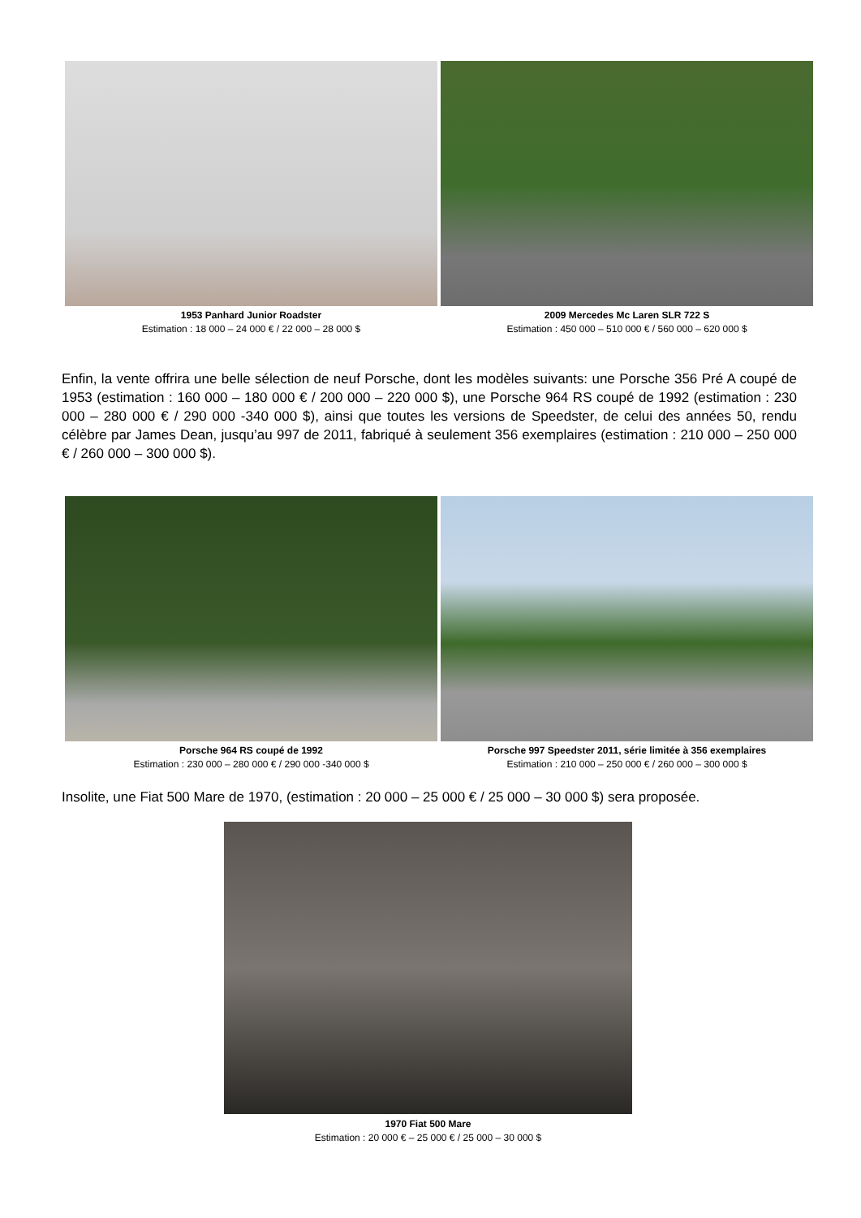1953 Panhard Junior Roadster
Estimation : 18 000 – 24 000 € / 22 000 – 28 000 $
2009 Mercedes Mc Laren SLR 722 S
Estimation : 450 000 – 510 000 € / 560 000 – 620 000 $
Enfin, la vente offrira une belle sélection de neuf Porsche, dont les modèles suivants: une Porsche 356 Pré A coupé de 1953 (estimation : 160 000 – 180 000 € / 200 000 – 220 000 $), une Porsche 964 RS coupé de 1992 (estimation : 230 000 – 280 000 € / 290 000 -340 000 $), ainsi que toutes les versions de Speedster, de celui des années 50, rendu célèbre par James Dean, jusqu’au 997 de 2011, fabriqué à seulement 356 exemplaires (estimation : 210 000 – 250 000 € / 260 000 – 300 000 $).
Porsche 964 RS coupé de 1992
Estimation : 230 000 – 280 000 € / 290 000 -340 000 $
Porsche 997 Speedster 2011, série limitée à 356 exemplaires
Estimation : 210 000 – 250 000 € / 260 000 – 300 000 $
Insolite, une Fiat 500 Mare de 1970, (estimation : 20 000 – 25 000 € / 25 000 – 30 000 $) sera proposée.
1970 Fiat 500 Mare
Estimation : 20 000 € – 25 000 € / 25 000 – 30 000 $